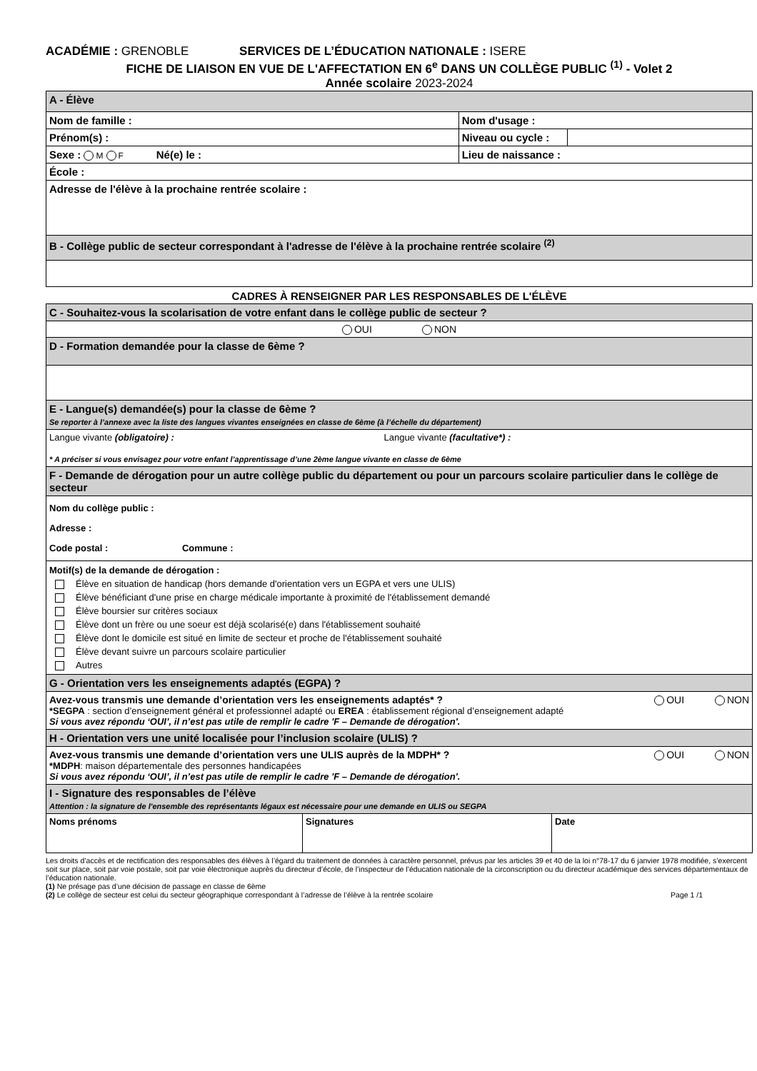ACADÉMIE : GRENOBLE SERVICES DE L’ÉDUCATION NATIONALE : ISERE
FICHE DE LIAISON EN VUE DE L'AFFECTATION EN 6<sup>e</sup> DANS UN COLLÈGE PUBLIC <sup>(1)</sup> - Volet 2
Année scolaire 2023-2024
| A - Élève | | |
| Nom de famille : | Nom d'usage : | |
| Prénom(s) : | Niveau ou cycle : | |
| Sexe : M F Né(e) le : | Lieu de naissance : | |
| École : | | |
| Adresse de l'élève à la prochaine rentrée scolaire : | | |
| B - Collège public de secteur correspondant à l'adresse de l'élève à la prochaine rentrée scolaire <sup>(2)</sup> | | |
CADRES À RENSEIGNER PAR LES RESPONSABLES DE L'ÉLÈVE
| C - Souhaitez-vous la scolarisation de votre enfant dans le collège public de secteur ? | | |
| OUI NON | | |
| D - Formation demandée pour la classe de 6ème ? | | |
| E - Langue(s) demandée(s) pour la classe de 6ème ? Se reporter à l’annexe avec la liste des langues vivantes enseignées en classe de 6ème (à l’échelle du département) | | |
| Langue vivante (obligatoire) : Langue vivante (facultative*) : * A préciser si vous envisagez pour votre enfant l’apprentissage d’une 2ème langue vivante en classe de 6ème | | |
| F - Demande de dérogation pour un autre collège public du département ou pour un parcours scolaire particulier dans le collège de secteur | | |
| Nom du collège public : Adresse : Code postal : Commune : | | |
| Motif(s) de la demande de dérogation : Élève en situation de handicap (hors demande d'orientation vers un EGPA et vers une ULIS) Élève bénéficiant d'une prise en charge médicale importante à proximité de l'établissement demandé Élève boursier sur critères sociaux Élève dont un frère ou une soeur est déjà scolarisé(e) dans l'établissement souhaité Élève dont le domicile est situé en limite de secteur et proche de l'établissement souhaité Élève devant suivre un parcours scolaire particulier Autres | | |
| G - Orientation vers les enseignements adaptés (EGPA) ? | | |
| Avez-vous transmis une demande d’orientation vers les enseignements adaptés* ? OUI NON *SEGPA : section d’enseignement général et professionnel adapté ou EREA : établissement régional d’enseignement adapté Si vous avez répondu ‘OUI’, il n’est pas utile de remplir le cadre 'F – Demande de dérogation'. | | |
| H - Orientation vers une unité localisée pour l’inclusion scolaire (ULIS) ? | | |
| Avez-vous transmis une demande d’orientation vers une ULIS auprès de la MDPH* ? OUI NON *MDPH : maison départementale des personnes handicapées Si vous avez répondu ‘OUI’, il n’est pas utile de remplir le cadre 'F – Demande de dérogation'. | | |
| I - Signature des responsables de l’élève Attention : la signature de l'ensemble des représentants légaux est nécessaire pour une demande en ULIS ou SEGPA | | |
| Noms prénoms | Signatures | Date |
Les droits d’accès et de rectification des responsables des élèves à l’égard du traitement de données à caractère personnel, prévus par les articles 39 et 40 de la loi n°78-17 du 6 janvier 1978 modifiée, s’exercent soit sur place, soit par voie postale, soit par voie électronique auprès du directeur d’école, de l’inspecteur de l’éducation nationale de la circonscription ou du directeur académique des services départementaux de l’éducation nationale.
(1) Ne présage pas d’une décision de passage en classe de 6ème
(2) Le collège de secteur est celui du secteur géographique correspondant à l’adresse de l’élève à la rentrée scolaire Page 1 /1